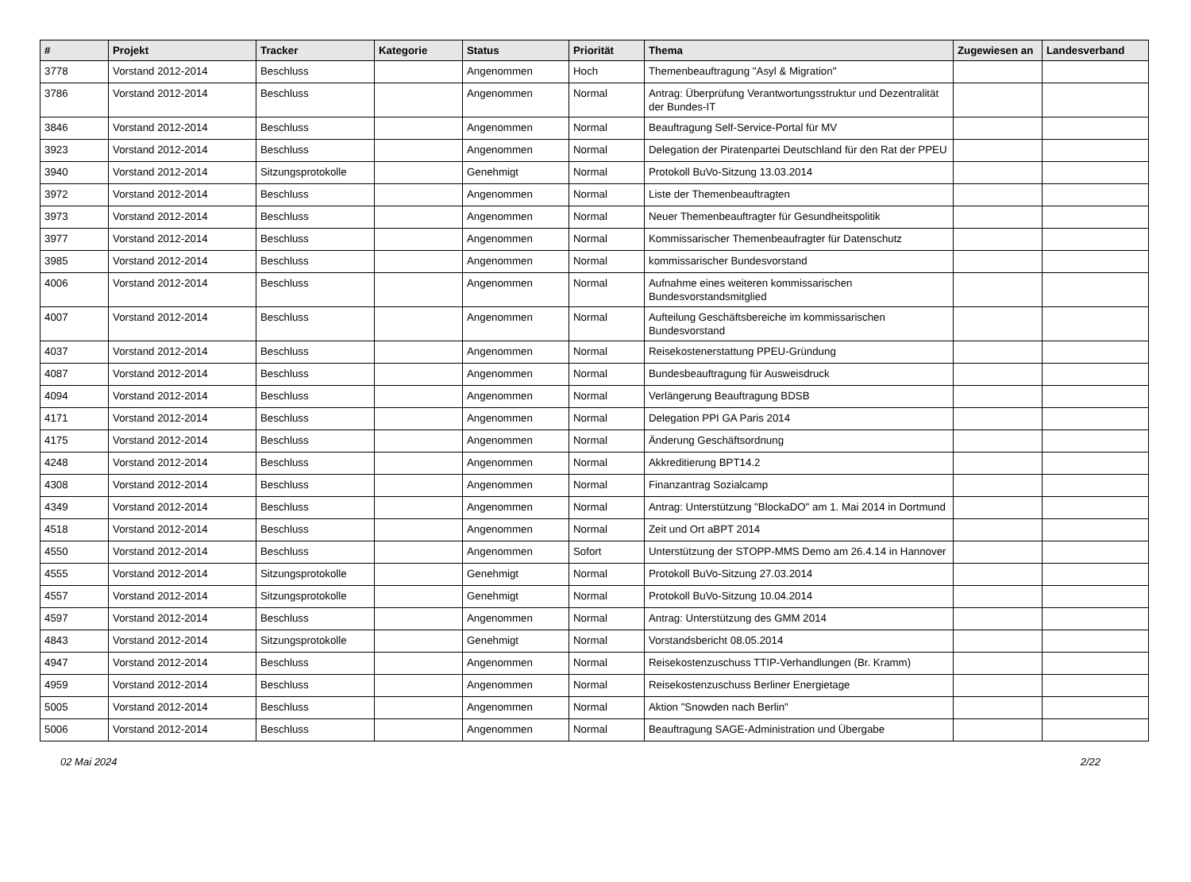| # | Projekt | Tracker | Kategorie | Status | Priorität | Thema | Zugewiesen an | Landesverband |
| --- | --- | --- | --- | --- | --- | --- | --- | --- |
| 3778 | Vorstand 2012-2014 | Beschluss | | Angenommen | Hoch | Themenbeauftragung "Asyl & Migration" | | |
| 3786 | Vorstand 2012-2014 | Beschluss | | Angenommen | Normal | Antrag: Überprüfung Verantwortungsstruktur und Dezentralität der Bundes-IT | | |
| 3846 | Vorstand 2012-2014 | Beschluss | | Angenommen | Normal | Beauftragung Self-Service-Portal für MV | | |
| 3923 | Vorstand 2012-2014 | Beschluss | | Angenommen | Normal | Delegation der Piratenpartei Deutschland für den Rat der PPEU | | |
| 3940 | Vorstand 2012-2014 | Sitzungsprotokolle | | Genehmigt | Normal | Protokoll BuVo-Sitzung 13.03.2014 | | |
| 3972 | Vorstand 2012-2014 | Beschluss | | Angenommen | Normal | Liste der Themenbeauftragten | | |
| 3973 | Vorstand 2012-2014 | Beschluss | | Angenommen | Normal | Neuer Themenbeauftragter für Gesundheitspolitik | | |
| 3977 | Vorstand 2012-2014 | Beschluss | | Angenommen | Normal | Kommissarischer Themenbeaufragter für Datenschutz | | |
| 3985 | Vorstand 2012-2014 | Beschluss | | Angenommen | Normal | kommissarischer Bundesvorstand | | |
| 4006 | Vorstand 2012-2014 | Beschluss | | Angenommen | Normal | Aufnahme eines weiteren kommissarischen Bundesvorstandsmitglied | | |
| 4007 | Vorstand 2012-2014 | Beschluss | | Angenommen | Normal | Aufteilung Geschäftsbereiche im kommissarischen Bundesvorstand | | |
| 4037 | Vorstand 2012-2014 | Beschluss | | Angenommen | Normal | Reisekostenerstattung PPEU-Gründung | | |
| 4087 | Vorstand 2012-2014 | Beschluss | | Angenommen | Normal | Bundesbeauftragung für Ausweisdruck | | |
| 4094 | Vorstand 2012-2014 | Beschluss | | Angenommen | Normal | Verlängerung Beauftragung BDSB | | |
| 4171 | Vorstand 2012-2014 | Beschluss | | Angenommen | Normal | Delegation PPI GA Paris 2014 | | |
| 4175 | Vorstand 2012-2014 | Beschluss | | Angenommen | Normal | Änderung Geschäftsordnung | | |
| 4248 | Vorstand 2012-2014 | Beschluss | | Angenommen | Normal | Akkreditierung BPT14.2 | | |
| 4308 | Vorstand 2012-2014 | Beschluss | | Angenommen | Normal | Finanzantrag Sozialcamp | | |
| 4349 | Vorstand 2012-2014 | Beschluss | | Angenommen | Normal | Antrag: Unterstützung "BlockaDO" am 1. Mai 2014 in Dortmund | | |
| 4518 | Vorstand 2012-2014 | Beschluss | | Angenommen | Normal | Zeit und Ort aBPT 2014 | | |
| 4550 | Vorstand 2012-2014 | Beschluss | | Angenommen | Sofort | Unterstützung der STOPP-MMS Demo am 26.4.14 in Hannover | | |
| 4555 | Vorstand 2012-2014 | Sitzungsprotokolle | | Genehmigt | Normal | Protokoll BuVo-Sitzung 27.03.2014 | | |
| 4557 | Vorstand 2012-2014 | Sitzungsprotokolle | | Genehmigt | Normal | Protokoll BuVo-Sitzung 10.04.2014 | | |
| 4597 | Vorstand 2012-2014 | Beschluss | | Angenommen | Normal | Antrag: Unterstützung des GMM 2014 | | |
| 4843 | Vorstand 2012-2014 | Sitzungsprotokolle | | Genehmigt | Normal | Vorstandsbericht 08.05.2014 | | |
| 4947 | Vorstand 2012-2014 | Beschluss | | Angenommen | Normal | Reisekostenzuschuss TTIP-Verhandlungen (Br. Kramm) | | |
| 4959 | Vorstand 2012-2014 | Beschluss | | Angenommen | Normal | Reisekostenzuschuss Berliner Energietage | | |
| 5005 | Vorstand 2012-2014 | Beschluss | | Angenommen | Normal | Aktion "Snowden nach Berlin" | | |
| 5006 | Vorstand 2012-2014 | Beschluss | | Angenommen | Normal | Beauftragung SAGE-Administration und Übergabe | | |
02 Mai 2024 2/22